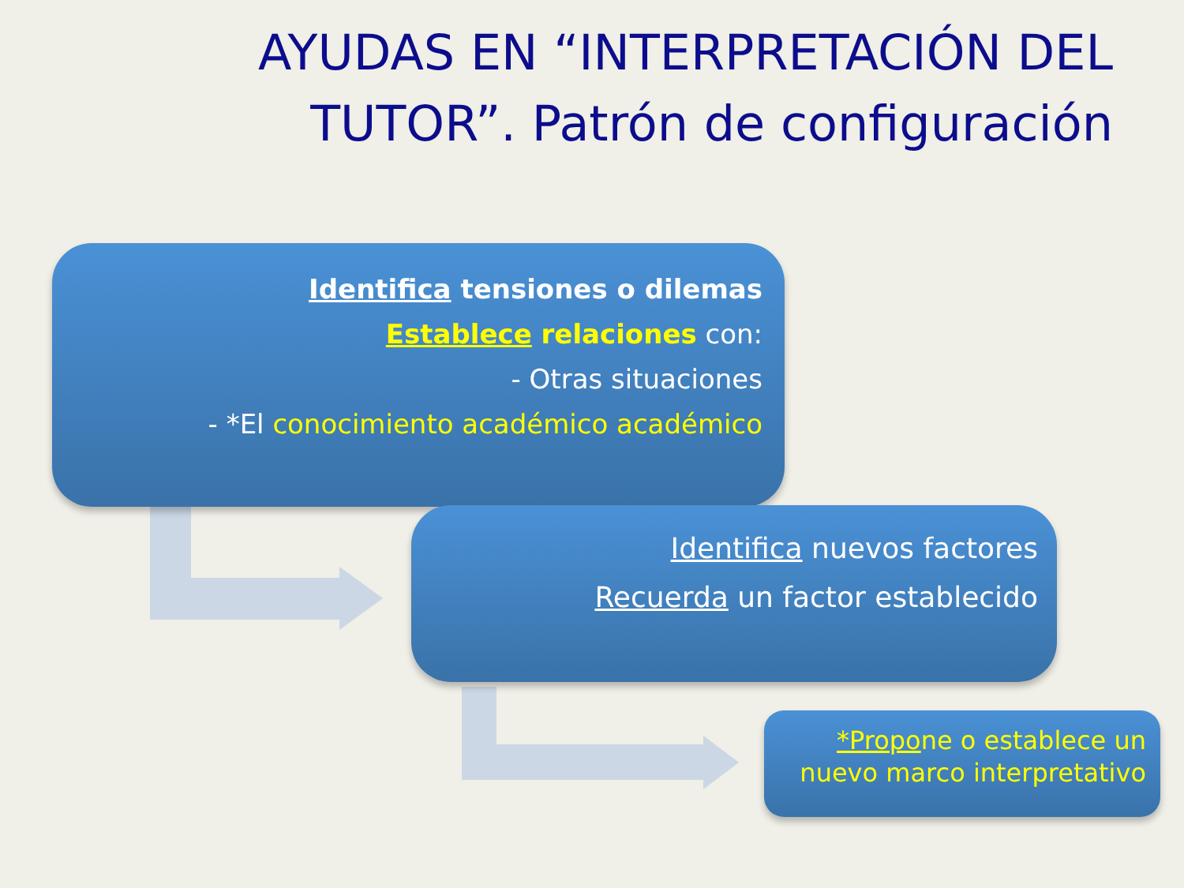AYUDAS EN “INTERPRETACIÓN DEL TUTOR”. Patrón de configuración
Identifica tensiones o dilemas
Establece relaciones con:
- Otras situaciones
- *El conocimiento académico académico
Identifica nuevos factores
Recuerda un factor establecido
*Propone o establece un nuevo marco interpretativo